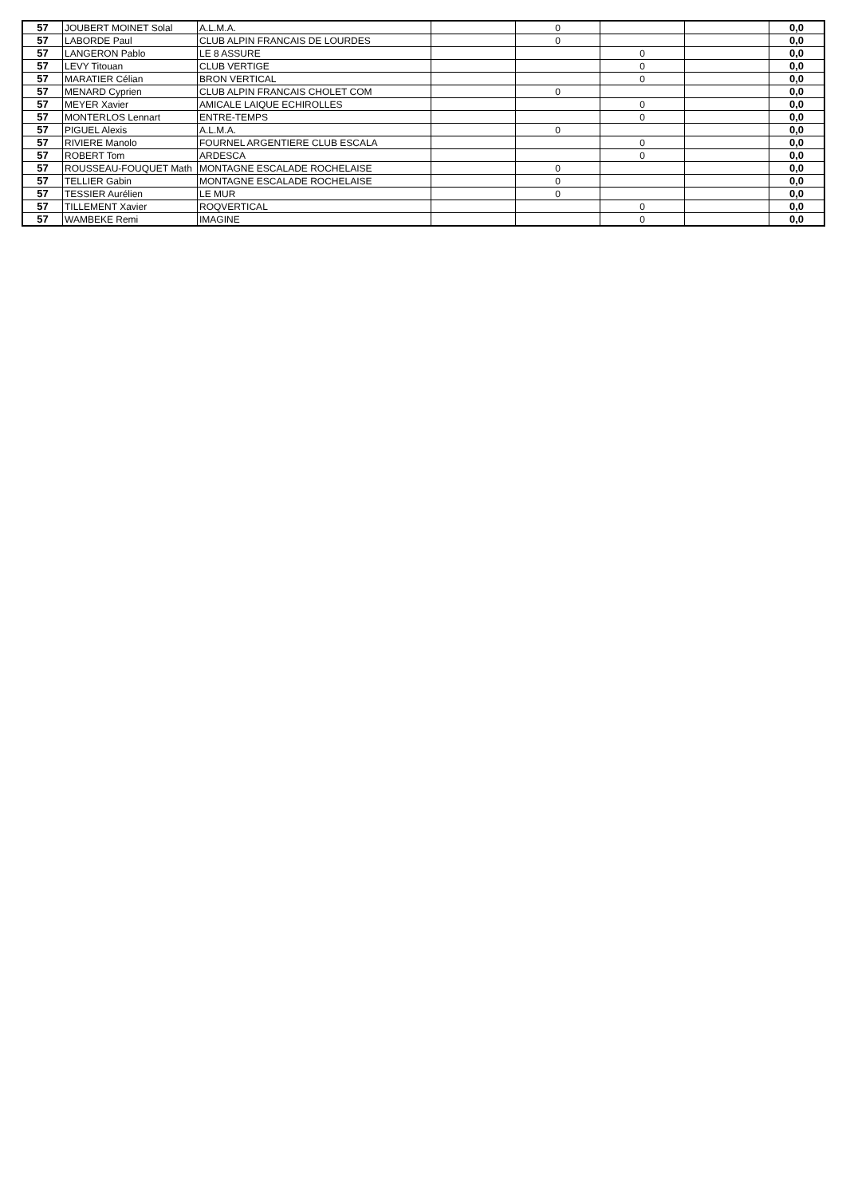| 57 | JOUBERT MOINET Solal | A.L.M.A. | | 0 | | | 0,0 |
| 57 | LABORDE Paul | CLUB ALPIN FRANCAIS DE LOURDES | | 0 | | | 0,0 |
| 57 | LANGERON Pablo | LE 8 ASSURE | | | 0 | | 0,0 |
| 57 | LEVY Titouan | CLUB VERTIGE | | | 0 | | 0,0 |
| 57 | MARATIER Célian | BRON VERTICAL | | | 0 | | 0,0 |
| 57 | MENARD Cyprien | CLUB ALPIN FRANCAIS CHOLET COM | | 0 | | | 0,0 |
| 57 | MEYER Xavier | AMICALE LAIQUE ECHIROLLES | | | 0 | | 0,0 |
| 57 | MONTERLOS Lennart | ENTRE-TEMPS | | | 0 | | 0,0 |
| 57 | PIGUEL Alexis | A.L.M.A. | | 0 | | | 0,0 |
| 57 | RIVIERE Manolo | FOURNEL ARGENTIERE CLUB ESCALA | | | 0 | | 0,0 |
| 57 | ROBERT Tom | ARDESCA | | | 0 | | 0,0 |
| 57 | ROUSSEAU-FOUQUET Math | MONTAGNE ESCALADE ROCHELAISE | | 0 | | | 0,0 |
| 57 | TELLIER Gabin | MONTAGNE ESCALADE ROCHELAISE | | 0 | | | 0,0 |
| 57 | TESSIER Aurélien | LE MUR | | 0 | | | 0,0 |
| 57 | TILLEMENT Xavier | ROQVERTICAL | | | 0 | | 0,0 |
| 57 | WAMBEKE Remi | IMAGINE | | | 0 | | 0,0 |